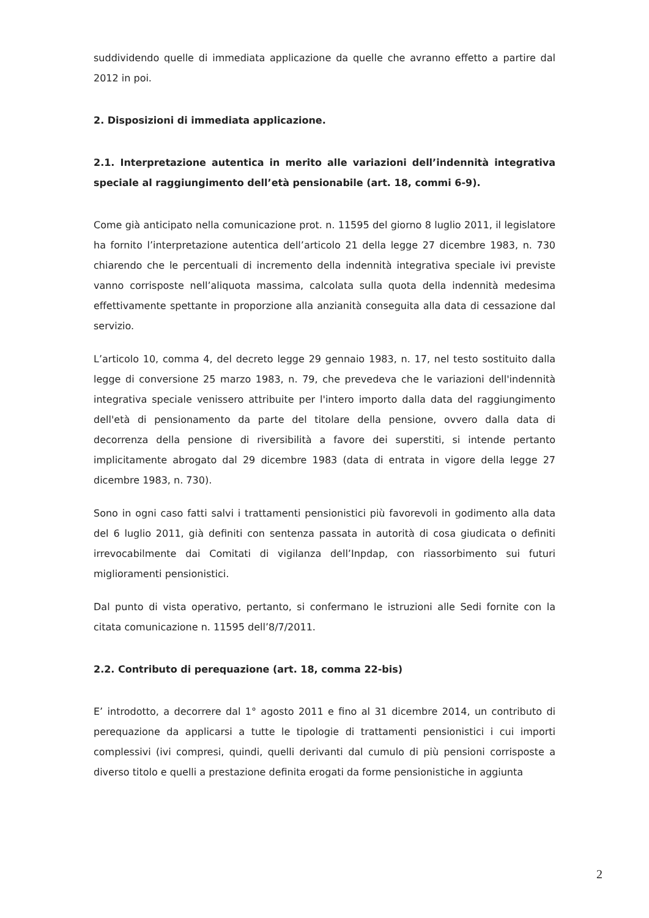suddividendo quelle di immediata applicazione da quelle che avranno effetto a partire dal 2012 in poi.
2. Disposizioni di immediata applicazione.
2.1. Interpretazione autentica in merito alle variazioni dell’indennità integrativa speciale al raggiungimento dell’età pensionabile (art. 18, commi 6-9).
Come già anticipato nella comunicazione prot. n. 11595 del giorno 8 luglio 2011, il legislatore ha fornito l’interpretazione autentica dell’articolo 21 della legge 27 dicembre 1983, n. 730 chiarendo che le percentuali di incremento della indennità integrativa speciale ivi previste vanno corrisposte nell’aliquota massima, calcolata sulla quota della indennità medesima effettivamente spettante in proporzione alla anzianità conseguita alla data di cessazione dal servizio.
L’articolo 10, comma 4, del decreto legge 29 gennaio 1983, n. 17, nel testo sostituito dalla legge di conversione 25 marzo 1983, n. 79, che prevedeva che le variazioni dell'indennità integrativa speciale venissero attribuite per l'intero importo dalla data del raggiungimento dell'età di pensionamento da parte del titolare della pensione, ovvero dalla data di decorrenza della pensione di riversibilità a favore dei superstiti, si intende pertanto implicitamente abrogato dal 29 dicembre 1983 (data di entrata in vigore della legge 27 dicembre 1983, n. 730).
Sono in ogni caso fatti salvi i trattamenti pensionistici più favorevoli in godimento alla data del 6 luglio 2011, già definiti con sentenza passata in autorità di cosa giudicata o definiti irrevocabilmente dai Comitati di vigilanza dell’Inpdap, con riassorbimento sui futuri miglioramenti pensionistici.
Dal punto di vista operativo, pertanto, si confermano le istruzioni alle Sedi fornite con la citata comunicazione n. 11595 dell’8/7/2011.
2.2. Contributo di perequazione (art. 18, comma 22-bis)
E’ introdotto, a decorrere dal 1° agosto 2011 e fino al 31 dicembre 2014, un contributo di perequazione da applicarsi a tutte le tipologie di trattamenti pensionistici i cui importi complessivi (ivi compresi, quindi, quelli derivanti dal cumulo di più pensioni corrisposte a diverso titolo e quelli a prestazione definita erogati da forme pensionistiche in aggiunta
2